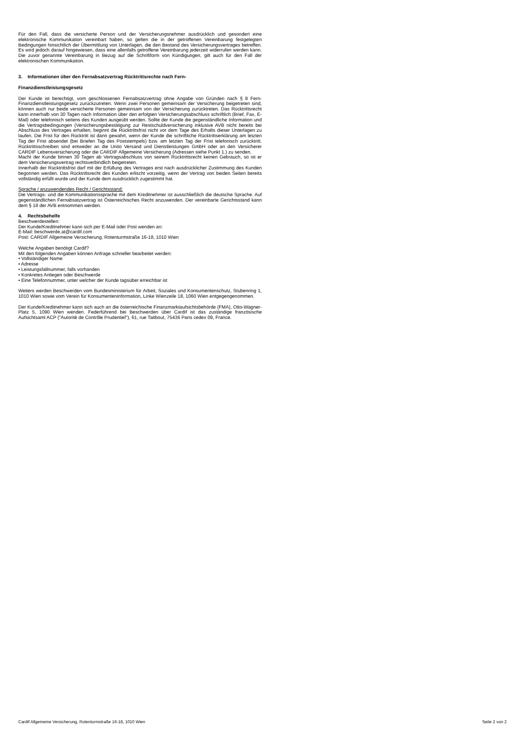Für den Fall, dass die versicherte Person und der Versicherungsnehmer ausdrücklich und gesondert eine elektronische Kommunikation vereinbart haben, so gelten die in der getroffenen Vereinbarung festgelegten Bedingungen hinsichtlich der Übermittlung von Unterlagen, die den Bestand des Versicherungsvertrages betreffen. Es wird jedoch darauf hingewiesen, dass eine allenfalls getroffene Vereinbarung jederzeit widerrufen werden kann. Die zuvor genannte Vereinbarung in Bezug auf die Schriftform von Kündigungen, gilt auch für den Fall der elektronischen Kommunikation.
3. Informationen über den Fernabsatzvertrag Rücktrittsrechte nach Fern-
Finanzdienstleistungsgesetz
Der Kunde ist berechtigt, vom geschlossenen Fernabsatzvertrag ohne Angabe von Gründen nach § 8 Fern-Finanzdienstleistungsgesetz zurückzutreten. Wenn zwei Personen gemeinsam der Versicherung beigetreten sind, können auch nur beide versicherte Personen gemeinsam von der Versicherung zurücktreten. Das Rücktrittsrecht kann innerhalb von 30 Tagen nach Information über den erfolgten Versicherungsabschluss schriftlich (Brief, Fax, E-Mail) oder telefonisch seitens des Kunden ausgeübt werden. Sollte der Kunde die gegenständliche Information und die Vertragsbedingungen (Versicherungsbestätigung zur Restschuldversicherung inklusive AVB nicht bereits bei Abschluss des Vertrages erhalten, beginnt die Rücktrittsfrist nicht vor dem Tage des Erhalts dieser Unterlagen zu laufen. Die Frist für den Rücktritt ist dann gewahrt, wenn der Kunde die schriftliche Rücktrittserklärung am letzten Tag der Frist absendet (bei Briefen Tag des Poststempels) bzw. am letzten Tag der Frist telefonisch zurücktritt. Rücktrittsschreiben sind entweder an die Unito Versand und Dienstleistungen GmbH oder an den Versicherer CARDIF Lebensversicherung oder die CARDIF Allgemeine Versicherung (Adressen siehe Punkt 1.) zu senden.
Macht der Kunde binnen 30 Tagen ab Vertragsabschluss von seinem Rücktrittsrecht keinen Gebrauch, so ist er dem Versicherungsvertrag rechtsverbindlich beigetreten.
Innerhalb der Rücktrittsfrist darf mit der Erfüllung des Vertrages erst nach ausdrücklicher Zustimmung des Kunden begonnen werden. Das Rücktrittsrecht des Kunden erlischt vorzeitig, wenn der Vertrag von beiden Seiten bereits vollständig erfüllt wurde und der Kunde dem ausdrücklich zugestimmt hat.
Sprache / anzuwendendes Recht / Gerichtsstand:
Die Vertrags- und die Kommunikationssprache mit dem Kreditnehmer ist ausschließlich die deutsche Sprache. Auf gegenständlichen Fernabsatzvertrag ist Österreichisches Recht anzuwenden. Der vereinbarte Gerichtsstand kann dem § 18 der AVB entnommen werden.
4. Rechtsbehelfe
Beschwerdestellen:
Der Kunde/Kreditnehmer kann sich per E-Mail oder Post wenden an:
E-Mail: beschwerde.at@cardif.com
Post: CARDIF Allgemeine Versicherung, Rotenturmstraße 16-18, 1010 Wien
Welche Angaben benötigt Cardif?
Mit den folgenden Angaben können Anfrage schneller bearbeitet werden:
• Vollständiger Name
• Adresse
• Leistungsfallnummer, falls vorhanden
• Konkretes Anliegen oder Beschwerde
• Eine Telefonnummer, unter welcher der Kunde tagsüber erreichbar ist
Weiters werden Beschwerden vom Bundesministerium für Arbeit, Soziales und Konsumentenschutz, Stubenring 1, 1010 Wien sowie vom Verein für Konsumenteninformation, Linke Wienzeile 18, 1060 Wien entgegengenommen.
Der Kunde/Kreditnehmer kann sich auch an die österreichische Finanzmarktaufsichtsbehörde (FMA), Otto-Wagner-Platz 5, 1090 Wien wenden. Federführend bei Beschwerden über Cardif ist das zuständige französische Aufsichtsamt ACP ("Autorité de Contrôle Prudentiel"), 61, rue Taitbout, 75436 Paris cedex 09, France.
Cardif Allgemeine Versicherung, Rotenturmstraße 16-18, 1010 Wien Seite 2 von 2